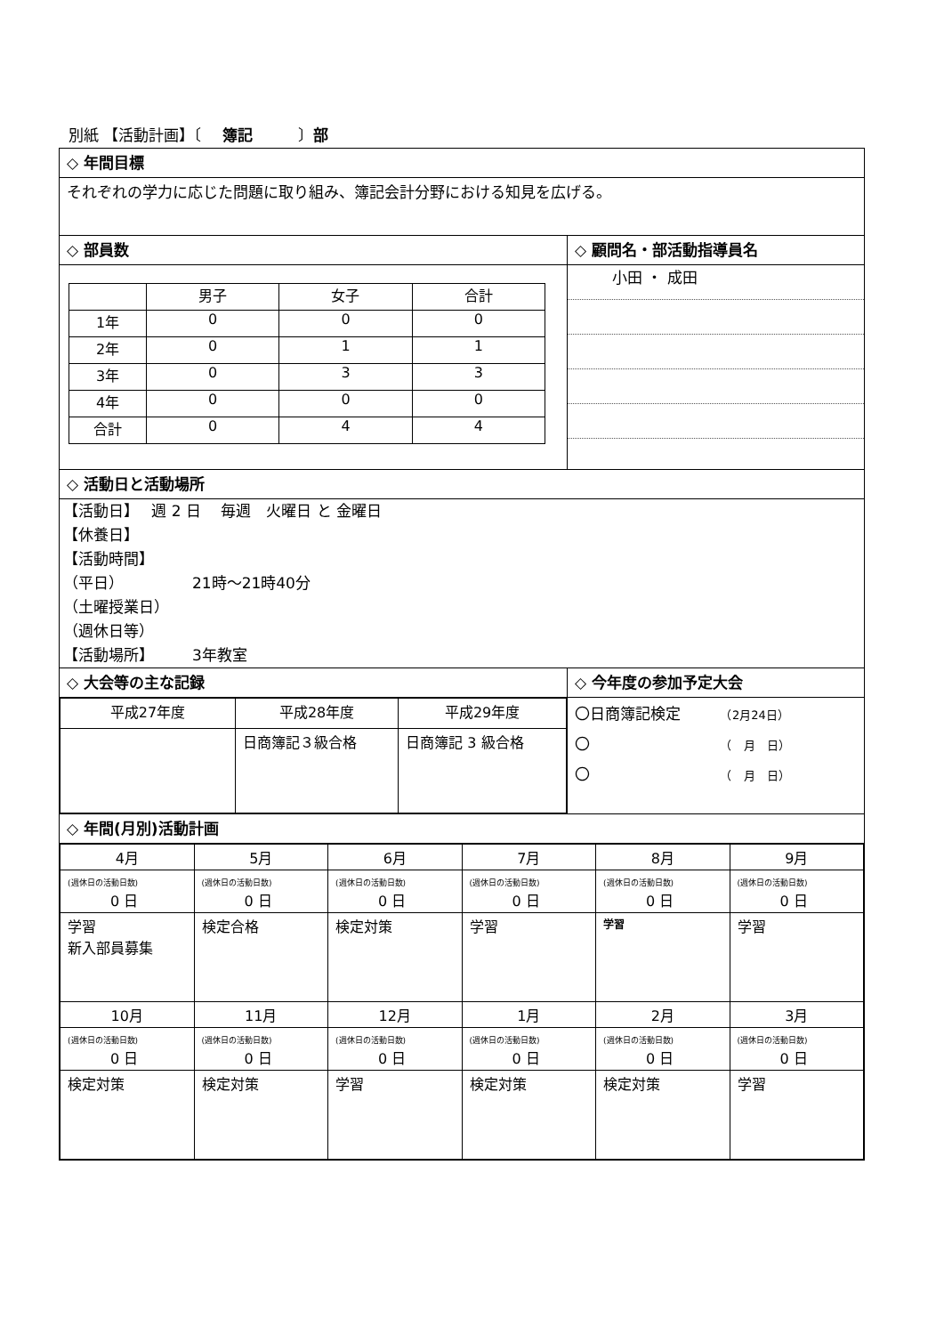別紙 【活動計画】〔　 簿記　　　〕部
| ◇ 年間目標 | |
| それぞれの学力に応じた問題に取り組み、簿記会計分野における知見を広げる。 | |
| ◇ 部員数 | ◇ 顧問名・部活動指導員名 |
| / / 男子 / 女子 / 合計 / / 1年 / 0 / 0 / 0 / / 2年 / 0 / 1 / 1 / / 3年 / 0 / 3 / 3 / / 4年 / 0 / 0 / 0 / / 合計 / 0 / 4 / 4 / | 小田 ・ 成田 |
| ◇ 活動日と活動場所 | |
| 【活動日】 週 2 日 毎週 火曜日 と 金曜日 【休養日】 【活動時間】 （平日） 21時～21時40分 （土曜授業日） （週休日等） 【活動場所】 3年教室 | |
| ◇ 大会等の主な記録 | ◇ 今年度の参加予定大会 |
| / 平成27年度 / 平成28年度 / 平成29年度 / / / 日商簿記３級合格 / 日商簿記 3 級合格 / | 〇日商簿記検定 （2月24日） 〇 （ 月 日） 〇 （ 月 日） |
| ◇ 年間(月別)活動計画 | |
| / 4月 / 5月 / 6月 / 7月 / 8月 / 9月 / / (週休日の活動日数) 0 日 / (週休日の活動日数) 0 日 / (週休日の活動日数) 0 日 / (週休日の活動日数) 0 日 / (週休日の活動日数) 0 日 / (週休日の活動日数) 0 日 / / 学習 新入部員募集 / 検定合格 / 検定対策 / 学習 / 学習 / 学習 / / 10月 / 11月 / 12月 / 1月 / 2月 / 3月 / / (週休日の活動日数) 0 日 / (週休日の活動日数) 0 日 / (週休日の活動日数) 0 日 / (週休日の活動日数) 0 日 / (週休日の活動日数) 0 日 / (週休日の活動日数) 0 日 / / 検定対策 / 検定対策 / 学習 / 検定対策 / 検定対策 / 学習 / | |